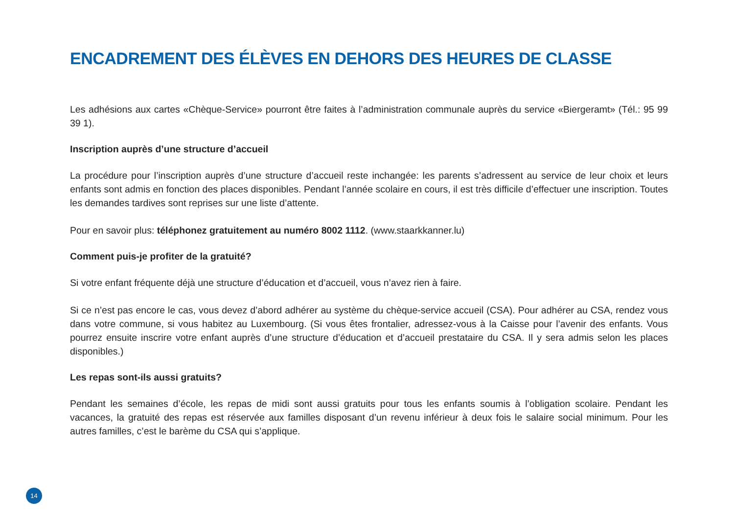ENCADREMENT DES ÉLÈVES EN DEHORS DES HEURES DE CLASSE
Les adhésions aux cartes «Chèque-Service» pourront être faites à l’administration communale auprès du service «Biergeramt» (Tél.: 95 99 39 1).
Inscription auprès d’une structure d’accueil
La procédure pour l’inscription auprès d’une structure d’accueil reste inchangée: les parents s’adressent au service de leur choix et leurs enfants sont admis en fonction des places disponibles. Pendant l’année scolaire en cours, il est très difficile d’effectuer une inscription. Toutes les demandes tardives sont reprises sur une liste d’attente.
Pour en savoir plus: téléphonez gratuitement au numéro 8002 1112. (www.staarkkanner.lu)
Comment puis-je profiter de la gratuité?
Si votre enfant fréquente déjà une structure d’éducation et d’accueil, vous n’avez rien à faire.
Si ce n’est pas encore le cas, vous devez d’abord adhérer au système du chèque-service accueil (CSA). Pour adhérer au CSA, rendez vous dans votre commune, si vous habitez au Luxembourg. (Si vous êtes frontalier, adressez-vous à la Caisse pour l’avenir des enfants. Vous pourrez ensuite inscrire votre enfant auprès d’une structure d’éducation et d’accueil prestataire du CSA. Il y sera admis selon les places disponibles.)
Les repas sont-ils aussi gratuits?
Pendant les semaines d’école, les repas de midi sont aussi gratuits pour tous les enfants soumis à l’obligation scolaire. Pendant les vacances, la gratuité des repas est réservée aux familles disposant d’un revenu inférieur à deux fois le salaire social minimum. Pour les autres familles, c’est le barème du CSA qui s’applique.
14